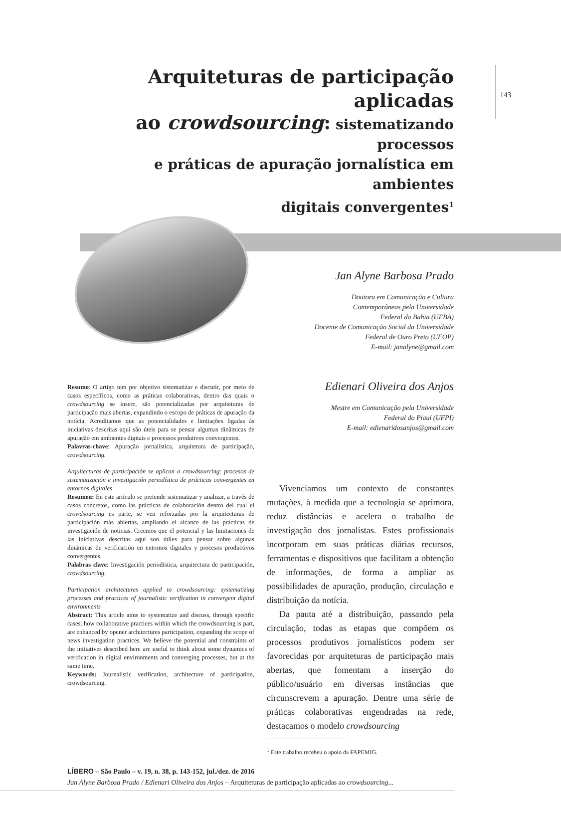143
Arquiteturas de participação aplicadas
ao crowdsourcing: sistematizando processos
e práticas de apuração jornalística em ambientes
digitais convergentes<sup>1</sup>
Jan Alyne Barbosa Prado
Doutora em Comunicação e Cultura
Contemporâneas pela Universidade
Federal da Bahia (UFBA)
Docente de Comunicação Social da Universidade
Federal de Ouro Preto (UFOP)
E-mail: janalyne@gmail.com
Edienari Oliveira dos Anjos
Mestre em Comunicação pela Universidade
Federal do Piauí (UFPI)
E-mail: edienaridosanjos@gmail.com
Resumo: O artigo tem por objetivo sistematizar e discutir, por meio de casos específicos, como as práticas colaborativas, dentro das quais o crowdsourcing se insere, são potencializadas por arquiteturas de participação mais abertas, expandindo o escopo de práticas de apuração da notícia. Acreditamos que as potencialidades e limitações ligadas às iniciativas descritas aqui são úteis para se pensar algumas dinâmicas de apuração em ambientes digitais e processos produtivos convergentes.
Palavras-chave: Apuração jornalística, arquitetura de participação, crowdsourcing.
Arquitecturas de participación se aplican a crowdsourcing: procesos de sistematización e investigación periodística de prácticas convergentes en entornos digitales
Resumen: En este artículo se pretende sistematizar y analizar, a través de casos concretos, como las prácticas de colaboración dentro del cual el crowdsourcing es parte, se ven reforzadas por la arquitecturas de participación más abiertas, ampliando el alcance de las prácticas de investigación de noticias. Creemos que el potencial y las limitaciones de las iniciativas descritas aquí son útiles para pensar sobre algunas dinámicas de verificación en entornos digitales y procesos productivos convergentes.
Palabras clave: Investigación periodística, arquitectura de participación, crowdsourcing.
Participation architectures applied to crowdsourcing: systematizing processes and practices of journalistic verification in convergent digital environments
Abstract: This article aims to systematize and discuss, through specific cases, how collaborative practices within which the crowdsourcing is part, are enhanced by opener architectures participation, expanding the scope of news investigation practices. We believe the potential and constraints of the initiatives described here are useful to think about some dynamics of verification in digital environments and converging processes, but at the same time.
Keywords: Journalistic verification, architecture of participation, crowdsourcing.
Vivenciamos um contexto de constantes mutações, à medida que a tecnologia se aprimora, reduz distâncias e acelera o trabalho de investigação dos jornalistas. Estes profissionais incorporam em suas práticas diárias recursos, ferramentas e dispositivos que facilitam a obtenção de informações, de forma a ampliar as possibilidades de apuração, produção, circulação e distribuição da notícia.
Da pauta até a distribuição, passando pela circulação, todas as etapas que compõem os processos produtivos jornalísticos podem ser favorecidas por arquiteturas de participação mais abertas, que fomentam a inserção do público/usuário em diversas instâncias que circunscrevem a apuração. Dentre uma série de práticas colaborativas engendradas na rede, destacamos o modelo crowdsourcing
<sup>1</sup> Este trabalho recebeu o apoio da FAPEMIG.
LÍBERO – São Paulo – v. 19, n. 38, p. 143-152, jul./dez. de 2016
Jan Alyne Barbosa Prado / Edienari Oliveira dos Anjos – Arquiteturas de participação aplicadas ao crowdsourcing...